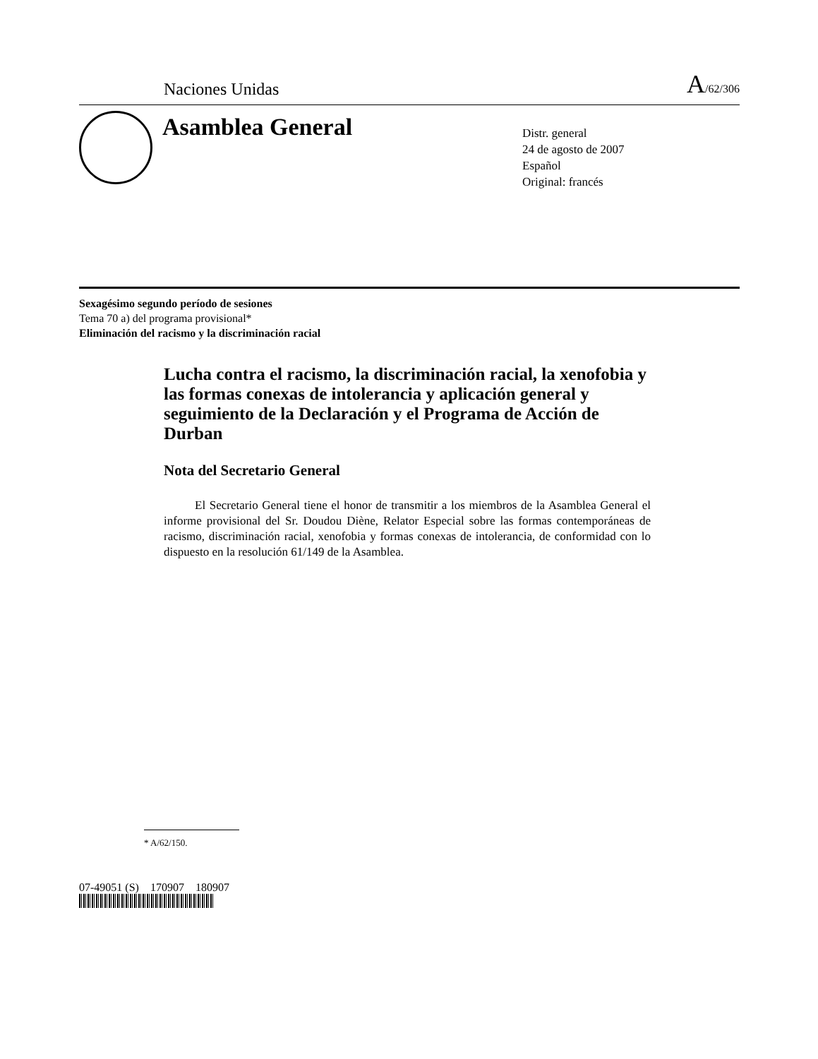Naciones Unidas A/62/306
Asamblea General
Distr. general
24 de agosto de 2007
Español
Original: francés
Sexagésimo segundo período de sesiones
Tema 70 a) del programa provisional*
Eliminación del racismo y la discriminación racial
Lucha contra el racismo, la discriminación racial, la xenofobia y las formas conexas de intolerancia y aplicación general y seguimiento de la Declaración y el Programa de Acción de Durban
Nota del Secretario General
El Secretario General tiene el honor de transmitir a los miembros de la Asamblea General el informe provisional del Sr. Doudou Diène, Relator Especial sobre las formas contemporáneas de racismo, discriminación racial, xenofobia y formas conexas de intolerancia, de conformidad con lo dispuesto en la resolución 61/149 de la Asamblea.
* A/62/150.
07-49051 (S) 170907 180907